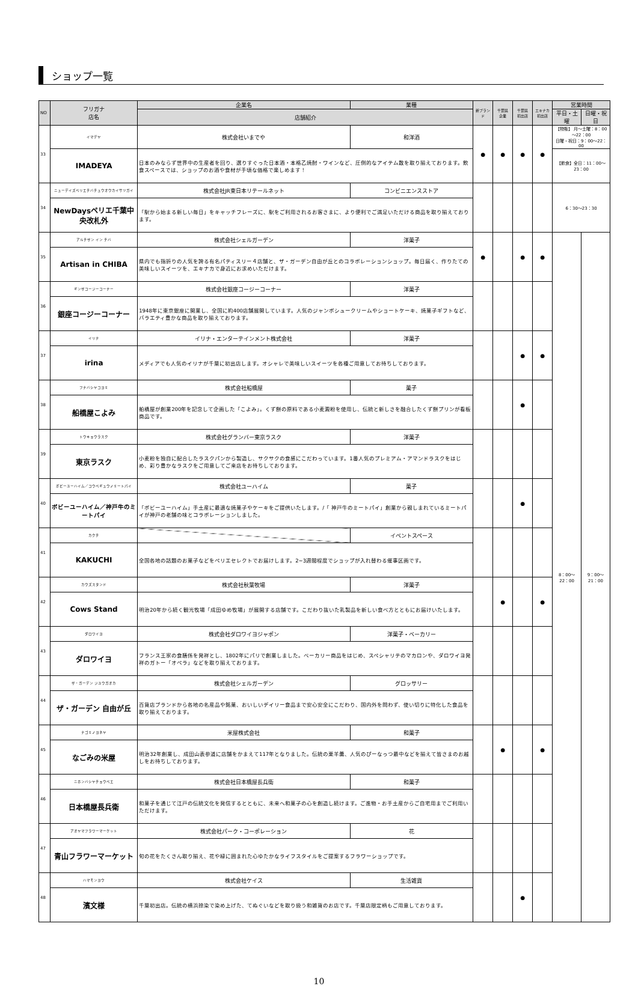ショップ一覧
| NO | フリガナ 店名 | 企業名 | 業種 | 新ブランド | 千葉県 企業 | 千葉県 初出店 | エキナカ 初出店 | 営業時間 | |
| --- | --- | --- | --- | --- | --- | --- | --- | --- | --- |
| | | 店舗紹介 | | | | | | 平日・土曜 | 日曜・祝日 |
| 33 | イマデヤ | 株式会社いまでや | 和洋酒 | ● | ● | ● | ● | 【物販】 月～土曜：8：00～22：00 日曜・祝日：9：00～22：00 | |
| | IMADEYA | 日本のみならず世界中の生産者を回り、選りすぐった日本酒・本格乙焼酎・ワインなど、圧倒的なアイテム数を取り揃えております。飲食スペースでは、ショップのお酒や食材が手頃な価格で楽しめます！ | | | | | | 【飲食】全日：11：00～23：00 | |
| 34 | ニューデイズペリエチバチュウオウカイサツガイ | 株式会社JR東日本リテールネット | コンビニエンスストア | | | | | 6：30～23：30 | |
| | NewDaysペリエ千葉中央改札外 | 「駅から始まる新しい毎日」をキャッチフレーズに、駅をご利用されるお客さまに、より便利でご満足いただける商品を取り揃えております。 | | | | | | | |
| 35 | アルチザン イン チバ | 株式会社シェルガーデン | 洋菓子 | ● | | ● | ● | 8：00～22：00 | 9：00～21：00 |
| | Artisan in CHIBA | 県内でも指折りの人気を誇る有名パティスリー４店舗と、ザ・ガーデン自由が丘とのコラボレーションショップ。毎日届く、作りたての美味しいスイーツを、エキナカで身近にお求めいただけます。 | | | | | | | |
| 36 | ギンザコージーコーナー | 株式会社銀座コージーコーナー | 洋菓子 | | | | | | |
| | 銀座コージーコーナー | 1948年に東京銀座に開業し、全国に約400店舗展開しています。人気のジャンボシュークリームやショートケーキ、焼菓子ギフトなど、バラエティ豊かな商品を取り揃えております。 | | | | | | | |
| 37 | イリナ | イリナ・エンターテインメント株式会社 | 洋菓子 | | | ● | ● | | |
| | irina | メディアでも人気のイリナが千葉に初出店します。オシャレで美味しいスイーツを各種ご用意してお待ちしております。 | | | | | | | |
| 38 | フナバシヤコヨミ | 株式会社船橋屋 | 菓子 | | | ● | | | |
| | 船橋屋こよみ | 船橋屋が創業200年を記念して企画した「こよみ」。くず餅の原料である小麦澱粉を使用し、伝統と新しさを融合したくず餅プリンが看板商品です。 | | | | | | | |
| 39 | トウキョウラスク | 株式会社グランバー東京ラスク | 洋菓子 | | | | | | |
| | 東京ラスク | 小麦粉を独自に配合したラスクパンから製造し、サクサクの食感にこだわっています。1番人気のプレミアム・アマンドラスクをはじめ、彩り豊かなラスクをご用意してご来店をお待ちしております。 | | | | | | | |
| 40 | ボビーユーハイム／コウベギュウノミートパイ | 株式会社ユーハイム | 菓子 | | | ● | | | |
| | ボビーユーハイム／神戸牛のミートパイ | 「ボビーユーハイム」手土産に最適な焼菓子やケーキをご提供いたします。/「 神戸牛のミートパイ」創業から親しまれているミートパイが神戸の老舗の味とコラボレーションしました。 | | | | | | | |
| 41 | カクチ | | イベントスペース | | | | | | |
| | KAKUCHI | 全国各地の話題のお菓子などをペリエセレクトでお届けします。2~3週間程度でショップが入れ替わる催事区画です。 | | | | | | | |
| 42 | カウズスタンド | 株式会社秋葉牧場 | 洋菓子 | | ● | | ● | | |
| | Cows Stand | 明治20年から続く観光牧場「成田ゆめ牧場」が展開する店舗です。こだわり抜いた乳製品を新しい食べ方とともにお届けいたします。 | | | | | | | |
| 43 | ダロワイヨ | 株式会社ダロワイヨジャポン | 洋菓子・ベーカリー | | | | | | |
| | ダロワイヨ | フランス王家の食膳係を発祥とし、1802年にパリで創業しました。ベーカリー商品をはじめ、スペシャリテのマカロンや、ダロワイヨ発祥のガトー「オペラ」などを取り揃えております。 | | | | | | | |
| 44 | ザ・ガーデン ジユウガオカ | 株式会社シェルガーデン | グロッサリー | | | | | | |
| | ザ・ガーデン 自由が丘 | 百貨店ブランドから各地の名産品や銘菓、おいしいデイリー食品まで安心安全にこだわり、国内外を問わず、使い切りに特化した食品を取り揃えております。 | | | | | | | |
| 45 | ナゴミノヨネヤ | 米屋株式会社 | 和菓子 | | ● | | ● | | |
| | なごみの米屋 | 明治32年創業し、成田山表参道に店舗をかまえて117年となりました。伝統の栗羊羹、人気のぴーなっつ最中などを揃えて皆さまのお越しをお待ちしております。 | | | | | | | |
| 46 | ニホンバシヤチョウベエ | 株式会社日本橋屋長兵衛 | 和菓子 | | | | | | |
| | 日本橋屋長兵衛 | 和菓子を通じて江戸の伝統文化を発信するとともに、未来へ和菓子の心を創造し続けます。ご進物・お手土産からご自宅用までご利用いただけます。 | | | | | | | |
| 47 | アオヤマフラワーマーケット | 株式会社パーク・コーポレーション | 花 | | | | | | |
| | 青山フラワーマーケット | 旬の花をたくさん取り揃え、花や緑に囲まれた心ゆたかなライフスタイルをご提案するフラワーショップです。 | | | | | | | |
| 48 | ハマモンヨウ | 株式会社ケイス | 生活雑貨 | | | ● | | | |
| | 濱文様 | 千葉初出店。伝統の横浜捺染で染め上げた、てぬぐいなどを取り扱う和雑貨のお店です。千葉店限定柄もご用意しております。 | | | | | | | |
10